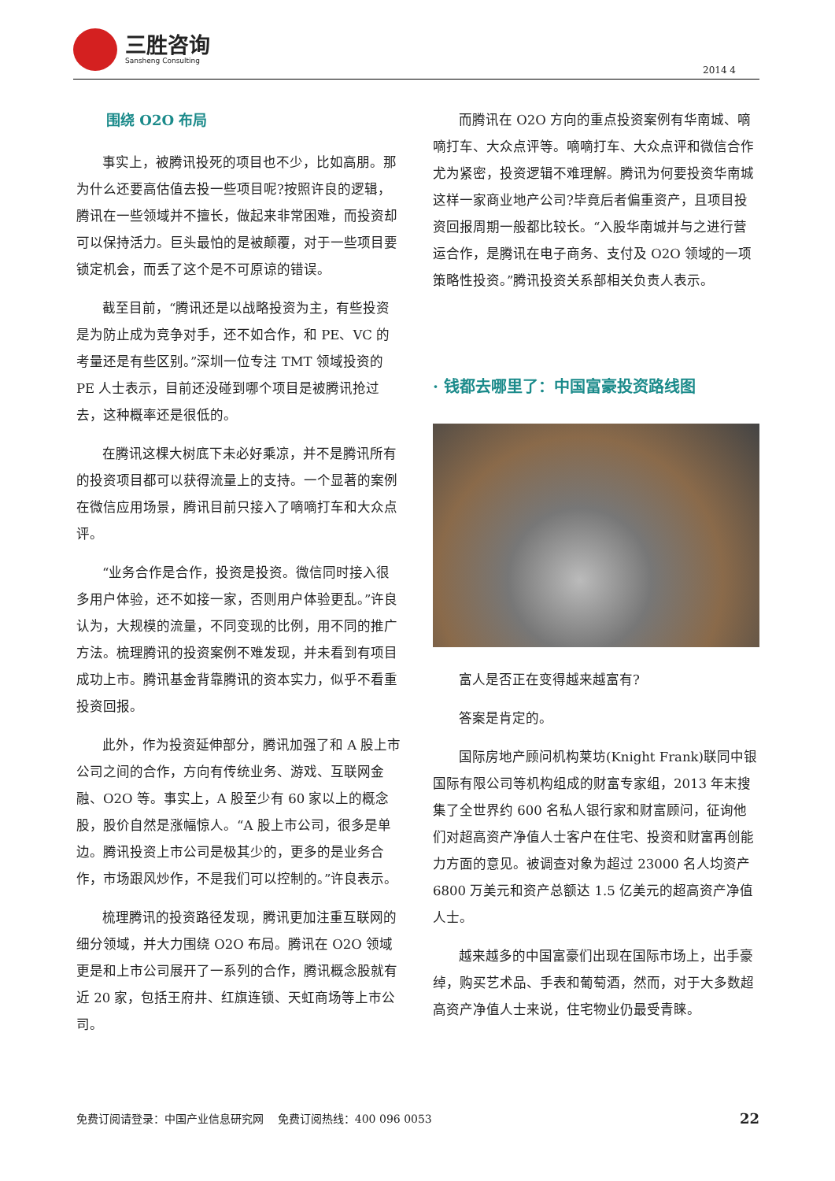三胜咨询
Sansheng Consulting
2014 4
围绕 O2O 布局
事实上，被腾讯投死的项目也不少，比如高朋。那为什么还要高估值去投一些项目呢?按照许良的逻辑，腾讯在一些领域并不擅长，做起来非常困难，而投资却可以保持活力。巨头最怕的是被颠覆，对于一些项目要锁定机会，而丢了这个是不可原谅的错误。
截至目前，“腾讯还是以战略投资为主，有些投资是为防止成为竞争对手，还不如合作，和 PE、VC 的考量还是有些区别。”深圳一位专注 TMT 领域投资的 PE 人士表示，目前还没碰到哪个项目是被腾讯抢过去，这种概率还是很低的。
在腾讯这棵大树底下未必好乘凉，并不是腾讯所有的投资项目都可以获得流量上的支持。一个显著的案例在微信应用场景，腾讯目前只接入了嘀嘀打车和大众点评。
“业务合作是合作，投资是投资。微信同时接入很多用户体验，还不如接一家，否则用户体验更乱。”许良认为，大规模的流量，不同变现的比例，用不同的推广方法。梳理腾讯的投资案例不难发现，并未看到有项目成功上市。腾讯基金背靠腾讯的资本实力，似乎不看重投资回报。
此外，作为投资延伸部分，腾讯加强了和 A 股上市公司之间的合作，方向有传统业务、游戏、互联网金融、O2O 等。事实上，A 股至少有 60 家以上的概念股，股价自然是涨幅惊人。“A 股上市公司，很多是单边。腾讯投资上市公司是极其少的，更多的是业务合作，市场跟风炒作，不是我们可以控制的。”许良表示。
梳理腾讯的投资路径发现，腾讯更加注重互联网的细分领域，并大力围绕 O2O 布局。腾讯在 O2O 领域更是和上市公司展开了一系列的合作，腾讯概念股就有近 20 家，包括王府井、红旗连锁、天虹商场等上市公司。
而腾讯在 O2O 方向的重点投资案例有华南城、嘀嘀打车、大众点评等。嘀嘀打车、大众点评和微信合作尤为紧密，投资逻辑不难理解。腾讯为何要投资华南城这样一家商业地产公司?毕竟后者偏重资产，且项目投资回报周期一般都比较长。“入股华南城并与之进行营运合作，是腾讯在电子商务、支付及 O2O 领域的一项策略性投资。”腾讯投资关系部相关负责人表示。
· 钱都去哪里了：中国富豪投资路线图
富人是否正在变得越来越富有?
答案是肯定的。
国际房地产顾问机构莱坊(Knight Frank)联同中银国际有限公司等机构组成的财富专家组，2013 年末搜集了全世界约 600 名私人银行家和财富顾问，征询他们对超高资产净值人士客户在住宅、投资和财富再创能力方面的意见。被调查对象为超过 23000 名人均资产 6800 万美元和资产总额达 1.5 亿美元的超高资产净值人士。
越来越多的中国富豪们出现在国际市场上，出手豪绰，购买艺术品、手表和葡萄酒，然而，对于大多数超高资产净值人士来说，住宅物业仍最受青睐。
免费订阅请登录：中国产业信息研究网 免费订阅热线：400 096 0053 22